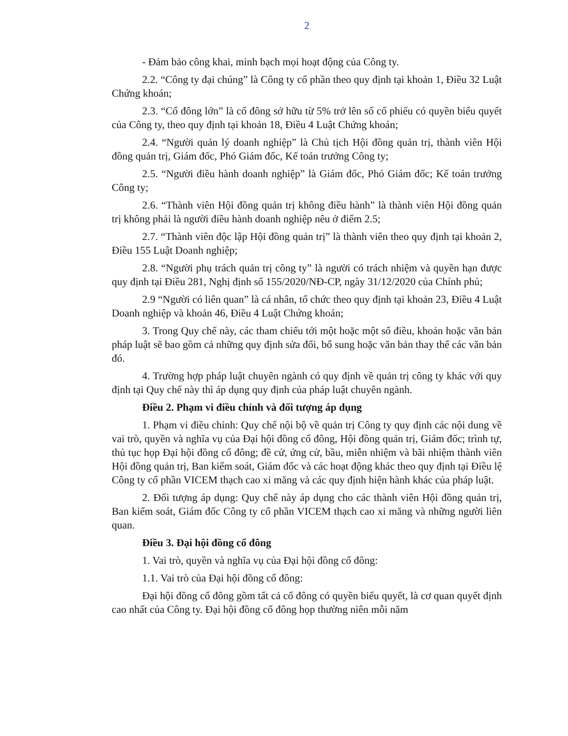2
- Đảm bảo công khai, minh bạch mọi hoạt động của Công ty.
2.2. “Công ty đại chúng” là Công ty cổ phần theo quy định tại khoản 1, Điều 32 Luật Chứng khoán;
2.3. “Cổ đông lớn” là cổ đông sở hữu từ 5% trở lên số cổ phiếu có quyền biểu quyết của Công ty, theo quy định tại khoản 18, Điều 4 Luật Chứng khoán;
2.4. “Người quản lý doanh nghiệp” là Chủ tịch Hội đồng quản trị, thành viên Hội đồng quản trị, Giám đốc, Phó Giám đốc, Kế toán trưởng Công ty;
2.5. “Người điều hành doanh nghiệp” là Giám đốc, Phó Giám đốc; Kế toán trưởng Công ty;
2.6. “Thành viên Hội đồng quản trị không điều hành” là thành viên Hội đồng quản trị không phải là người điều hành doanh nghiệp nêu ở điểm 2.5;
2.7. “Thành viên độc lập Hội đồng quản trị” là thành viên theo quy định tại khoản 2, Điều 155 Luật Doanh nghiệp;
2.8. “Người phụ trách quản trị công ty” là người có trách nhiệm và quyền hạn được quy định tại Điều 281, Nghị định số 155/2020/NĐ-CP, ngày 31/12/2020 của Chính phủ;
2.9 “Người có liên quan” là cá nhân, tổ chức theo quy định tại khoản 23, Điều 4 Luật Doanh nghiệp và khoản 46, Điều 4 Luật Chứng khoán;
3. Trong Quy chế này, các tham chiếu tới một hoặc một số điều, khoản hoặc văn bản pháp luật sẽ bao gồm cả những quy định sửa đổi, bổ sung hoặc văn bản thay thế các văn bản đó.
4. Trường hợp pháp luật chuyên ngành có quy định về quản trị công ty khác với quy định tại Quy chế này thì áp dụng quy định của pháp luật chuyên ngành.
Điều 2. Phạm vi điều chỉnh và đối tượng áp dụng
1. Phạm vi điều chỉnh: Quy chế nội bộ về quản trị Công ty quy định các nội dung về vai trò, quyền và nghĩa vụ của Đại hội đồng cổ đông, Hội đồng quản trị, Giám đốc; trình tự, thủ tục họp Đại hội đồng cổ đông; đề cử, ứng cử, bầu, miễn nhiệm và bãi nhiệm thành viên Hội đồng quản trị, Ban kiểm soát, Giám đốc và các hoạt động khác theo quy định tại Điều lệ Công ty cổ phần VICEM thạch cao xi măng và các quy định hiện hành khác của pháp luật.
2. Đối tượng áp dụng: Quy chế này áp dụng cho các thành viên Hội đồng quản trị, Ban kiểm soát, Giám đốc Công ty cổ phần VICEM thạch cao xi măng và những người liên quan.
Điều 3. Đại hội đồng cổ đông
1. Vai trò, quyền và nghĩa vụ của Đại hội đồng cổ đông:
1.1. Vai trò của Đại hội đồng cổ đông:
Đại hội đồng cổ đông gồm tất cả cổ đông có quyền biểu quyết, là cơ quan quyết định cao nhất của Công ty. Đại hội đồng cổ đông họp thường niên mỗi năm